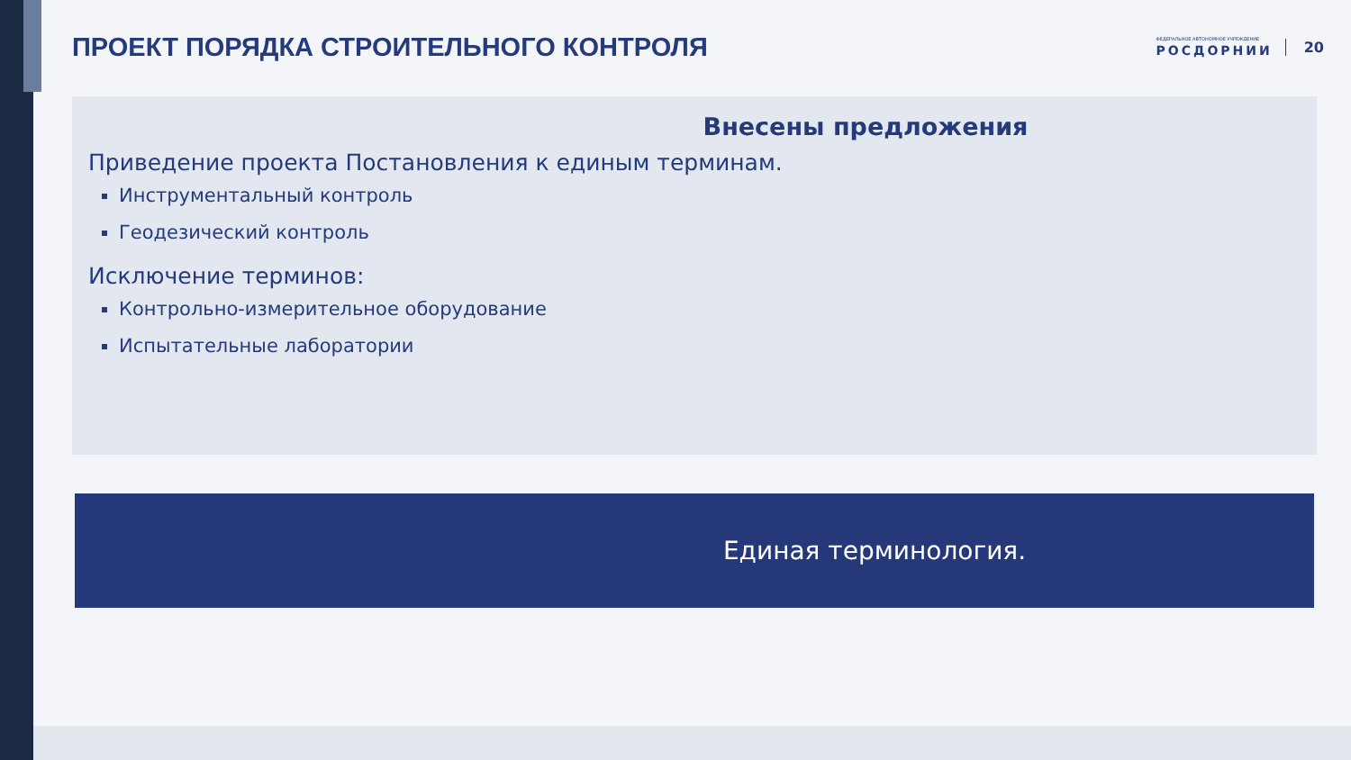ПРОЕКТ ПОРЯДКА СТРОИТЕЛЬНОГО КОНТРОЛЯ
ФЕДЕРАЛЬНОЕ АВТОНОМНОЕ УЧРЕЖДЕНИЕ
РОСДОРНИИ
20
Внесены предложения
Приведение проекта Постановления к единым терминам.
Инструментальный контроль
Геодезический контроль
Исключение терминов:
Контрольно-измерительное оборудование
Испытательные лаборатории
Единая терминология.